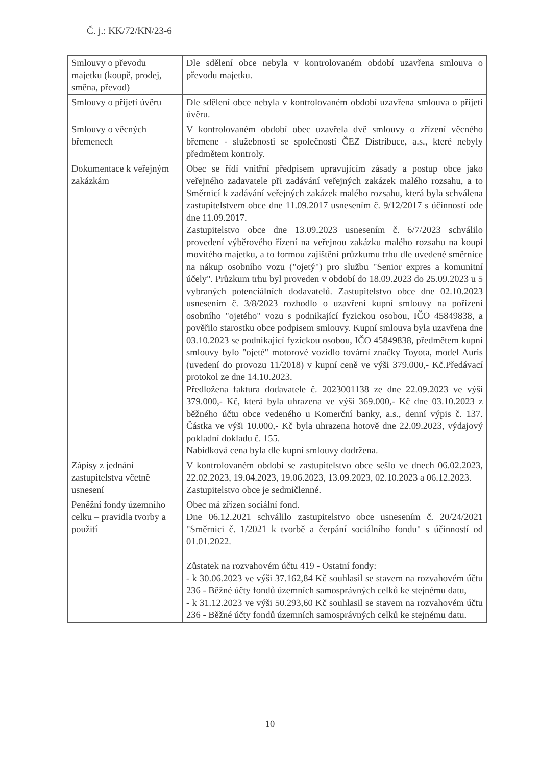Č. j.: KK/72/KN/23-6
| Smlouvy o převodu majetku (koupě, prodej, směna, převod) | Dle sdělení obce nebyla v kontrolovaném období uzavřena smlouva o převodu majetku. |
| Smlouvy o přijetí úvěru | Dle sdělení obce nebyla v kontrolovaném období uzavřena smlouva o přijetí úvěru. |
| Smlouvy o věcných břemenech | V kontrolovaném období obec uzavřela dvě smlouvy o zřízení věcného břemene - služebnosti se společností ČEZ Distribuce, a.s., které nebyly předmětem kontroly. |
| Dokumentace k veřejným zakázkám | Obec se řídí vnitřní předpisem upravujícím zásady a postup obce jako veřejného zadavatele při zadávání veřejných zakázek malého rozsahu, a to Směrnicí k zadávání veřejných zakázek malého rozsahu, která byla schválena zastupitelstvem obce dne 11.09.2017 usnesením č. 9/12/2017 s účinností ode dne 11.09.2017. Zastupitelstvo obce dne 13.09.2023 usnesením č. 6/7/2023 schválilo provedení výběrového řízení na veřejnou zakázku malého rozsahu na koupi movitého majetku, a to formou zajištění průzkumu trhu dle uvedené směrnice na nákup osobního vozu ("ojetý") pro službu "Senior expres a komunitní účely". Průzkum trhu byl proveden v období do 18.09.2023 do 25.09.2023 u 5 vybraných potenciálních dodavatelů. Zastupitelstvo obce dne 02.10.2023 usnesením č. 3/8/2023 rozhodlo o uzavření kupní smlouvy na pořízení osobního "ojetého" vozu s podnikající fyzickou osobou, IČO 45849838, a pověřilo starostku obce podpisem smlouvy. Kupní smlouva byla uzavřena dne 03.10.2023 se podnikající fyzickou osobou, IČO 45849838, předmětem kupní smlouvy bylo "ojeté" motorové vozidlo tovární značky Toyota, model Auris (uvedení do provozu 11/2018) v kupní ceně ve výši 379.000,- Kč.Předávací protokol ze dne 14.10.2023. Předložena faktura dodavatele č. 2023001138 ze dne 22.09.2023 ve výši 379.000,- Kč, která byla uhrazena ve výši 369.000,- Kč dne 03.10.2023 z běžného účtu obce vedeného u Komerční banky, a.s., denní výpis č. 137. Částka ve výši 10.000,- Kč byla uhrazena hotově dne 22.09.2023, výdajový pokladní dokladu č. 155. Nabídková cena byla dle kupní smlouvy dodržena. |
| Zápisy z jednání zastupitelstva včetně usnesení | V kontrolovaném období se zastupitelstvo obce sešlo ve dnech 06.02.2023, 22.02.2023, 19.04.2023, 19.06.2023, 13.09.2023, 02.10.2023 a 06.12.2023. Zastupitelstvo obce je sedmičlenné. |
| Peněžní fondy územního celku – pravidla tvorby a použití | Obec má zřízen sociální fond. Dne 06.12.2021 schválilo zastupitelstvo obce usnesením č. 20/24/2021 "Směrnici č. 1/2021 k tvorbě a čerpání sociálního fondu" s účinností od 01.01.2022. Zůstatek na rozvahovém účtu 419 - Ostatní fondy: - k 30.06.2023 ve výši 37.162,84 Kč souhlasil se stavem na rozvahovém účtu 236 - Běžné účty fondů územních samosprávných celků ke stejnému datu, - k 31.12.2023 ve výši 50.293,60 Kč souhlasil se stavem na rozvahovém účtu 236 - Běžné účty fondů územních samosprávných celků ke stejnému datu. |
10